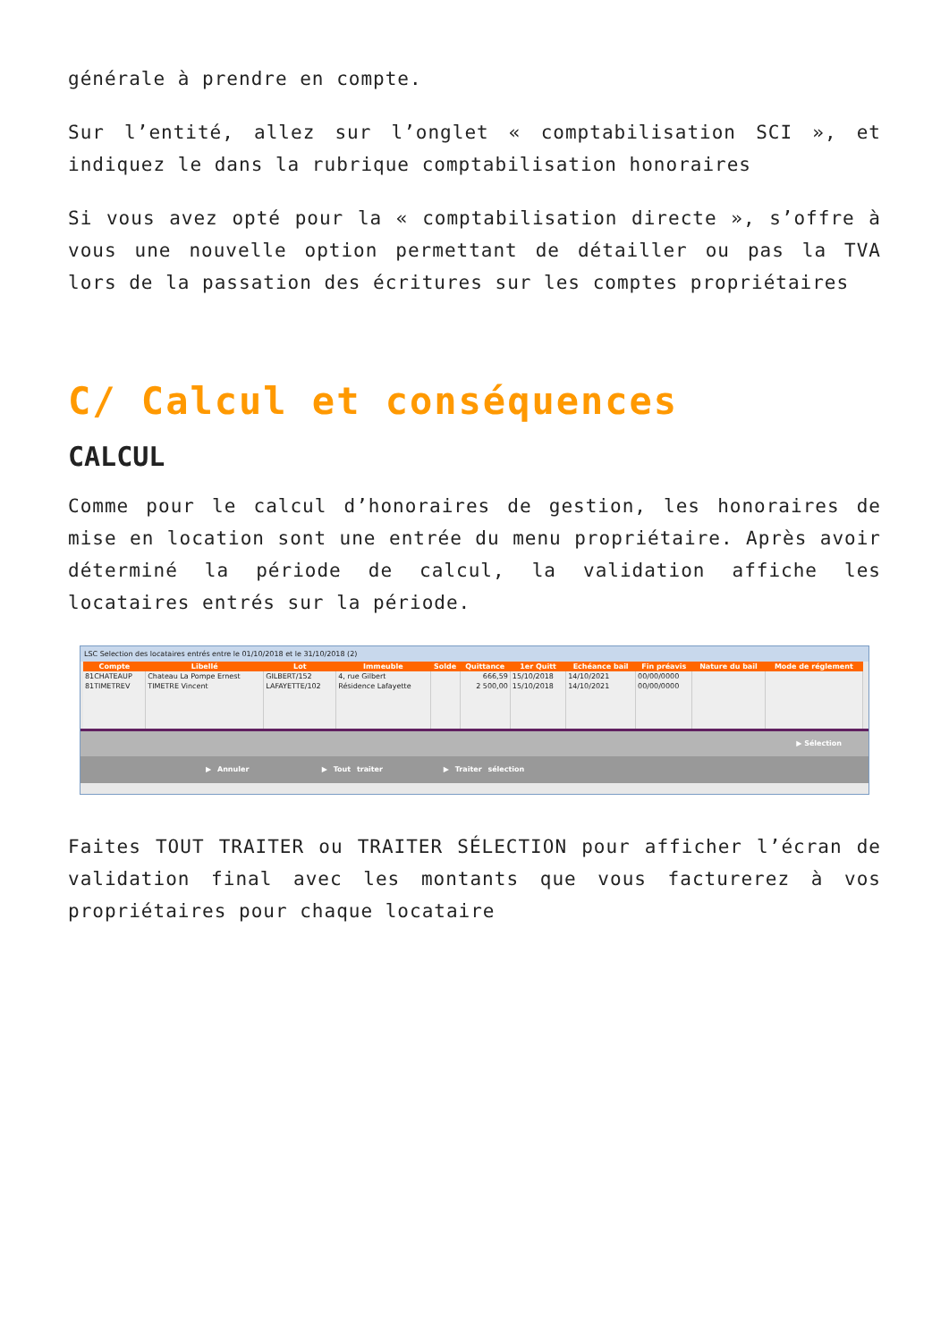générale à prendre en compte.
Sur l’entité, allez sur l’onglet « comptabilisation SCI », et indiquez le dans la rubrique comptabilisation honoraires
Si vous avez opté pour la « comptabilisation directe », s’offre à vous une nouvelle option permettant de détailler ou pas la TVA lors de la passation des écritures sur les comptes propriétaires
C/ Calcul et conséquences
CALCUL
Comme pour le calcul d’honoraires de gestion, les honoraires de mise en location sont une entrée du menu propriétaire. Après avoir déterminé la période de calcul, la validation affiche les locataires entrés sur la période.
LSC Selection des locataires entrés entre le 01/10/2018 et le 31/10/2018 (2)
| Compte | Libellé | Lot | Immeuble | Solde | Quittance | 1er Quitt | Echéance bail | Fin préavis | Nature du bail | Mode de réglement |
| --- | --- | --- | --- | --- | --- | --- | --- | --- | --- | --- |
| 81CHATEAUP | Chateau La Pompe Ernest | GILBERT/152 | 4, rue Gilbert | | 666,59 | 15/10/2018 | 14/10/2021 | 00/00/0000 | | |
| 81TIMETREV | TIMETRE Vincent | LAFAYETTE/102 | Résidence Lafayette | | 2 500,00 | 15/10/2018 | 14/10/2021 | 00/00/0000 | | |
▶ Sélection
▶ Annuler ▶ Tout traiter ▶ Traiter sélection
Faites TOUT TRAITER ou TRAITER SÉLECTION pour afficher l’écran de validation final avec les montants que vous facturerez à vos propriétaires pour chaque locataire